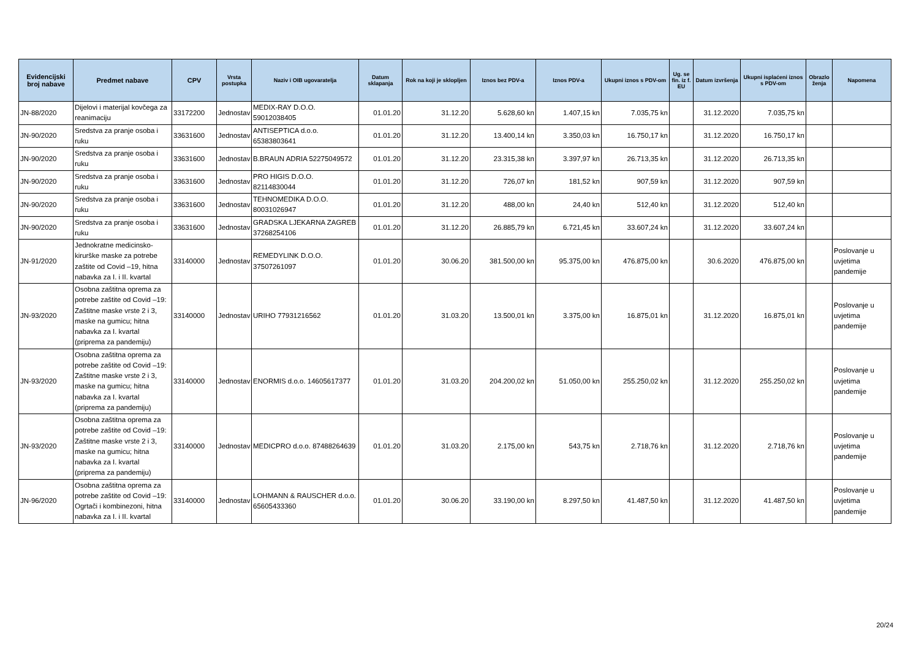| Evidencijski broj nabave | Predmet nabave | CPV | Vrsta postupka | Naziv i OIB ugovaratelja | Datum sklapanja | Rok na koji je sklopljen | Iznos bez PDV-a | Iznos PDV-a | Ukupni iznos s PDV-om | Ug. se fin. iz f. EU | Datum izvršenja | Ukupni isplaćeni iznos s PDV-om | Obrazlo ženja | Napomena |
| --- | --- | --- | --- | --- | --- | --- | --- | --- | --- | --- | --- | --- | --- | --- |
| JN-88/2020 | Dijelovi i materijal kovčega za reanimaciju | 33172200 | Jednostav | MEDIX-RAY D.O.O. 59012038405 | 01.01.20 | 31.12.20 | 5.628,60 kn | 1.407,15 kn | 7.035,75 kn | | 31.12.2020 | 7.035,75 kn | | |
| JN-90/2020 | Sredstva za pranje osoba i ruku | 33631600 | Jednostav | ANTISEPTICA d.o.o. 65383803641 | 01.01.20 | 31.12.20 | 13.400,14 kn | 3.350,03 kn | 16.750,17 kn | | 31.12.2020 | 16.750,17 kn | | |
| JN-90/2020 | Sredstva za pranje osoba i ruku | 33631600 | Jednostav | B.BRAUN ADRIA 52275049572 | 01.01.20 | 31.12.20 | 23.315,38 kn | 3.397,97 kn | 26.713,35 kn | | 31.12.2020 | 26.713,35 kn | | |
| JN-90/2020 | Sredstva za pranje osoba i ruku | 33631600 | Jednostav | PRO HIGIS D.O.O. 82114830044 | 01.01.20 | 31.12.20 | 726,07 kn | 181,52 kn | 907,59 kn | | 31.12.2020 | 907,59 kn | | |
| JN-90/2020 | Sredstva za pranje osoba i ruku | 33631600 | Jednostav | TEHNOMEDIKA D.O.O. 80031026947 | 01.01.20 | 31.12.20 | 488,00 kn | 24,40 kn | 512,40 kn | | 31.12.2020 | 512,40 kn | | |
| JN-90/2020 | Sredstva za pranje osoba i ruku | 33631600 | Jednostav | GRADSKA LJEKARNA ZAGREB 37268254106 | 01.01.20 | 31.12.20 | 26.885,79 kn | 6.721,45 kn | 33.607,24 kn | | 31.12.2020 | 33.607,24 kn | | |
| JN-91/2020 | Jednokratne medicinsko-kirurške maske za potrebe zaštite od Covid –19, hitna nabavka za I. i II. kvartal | 33140000 | Jednostav | REMEDYLINK D.O.O. 37507261097 | 01.01.20 | 30.06.20 | 381.500,00 kn | 95.375,00 kn | 476.875,00 kn | | 30.6.2020 | 476.875,00 kn | | Poslovanje u uvjetima pandemije |
| JN-93/2020 | Osobna zaštitna oprema za potrebe zaštite od Covid –19: Zaštitne maske vrste 2 i 3, maske na gumicu; hitna nabavka za I. kvartal (priprema za pandemiju) | 33140000 | Jednostav | URIHO 77931216562 | 01.01.20 | 31.03.20 | 13.500,01 kn | 3.375,00 kn | 16.875,01 kn | | 31.12.2020 | 16.875,01 kn | | Poslovanje u uvjetima pandemije |
| JN-93/2020 | Osobna zaštitna oprema za potrebe zaštite od Covid –19: Zaštitne maske vrste 2 i 3, maske na gumicu; hitna nabavka za I. kvartal (priprema za pandemiju) | 33140000 | Jednostav | ENORMIS d.o.o. 14605617377 | 01.01.20 | 31.03.20 | 204.200,02 kn | 51.050,00 kn | 255.250,02 kn | | 31.12.2020 | 255.250,02 kn | | Poslovanje u uvjetima pandemije |
| JN-93/2020 | Osobna zaštitna oprema za potrebe zaštite od Covid –19: Zaštitne maske vrste 2 i 3, maske na gumicu; hitna nabavka za I. kvartal (priprema za pandemiju) | 33140000 | Jednostav | MEDICPRO d.o.o. 87488264639 | 01.01.20 | 31.03.20 | 2.175,00 kn | 543,75 kn | 2.718,76 kn | | 31.12.2020 | 2.718,76 kn | | Poslovanje u uvjetima pandemije |
| JN-96/2020 | Osobna zaštitna oprema za potrebe zaštite od Covid –19: Ogrtači i kombinezoni, hitna nabavka za I. i II. kvartal | 33140000 | Jednostav | LOHMANN & RAUSCHER d.o.o. 65605433360 | 01.01.20 | 30.06.20 | 33.190,00 kn | 8.297,50 kn | 41.487,50 kn | | 31.12.2020 | 41.487,50 kn | | Poslovanje u uvjetima pandemije |
20/24